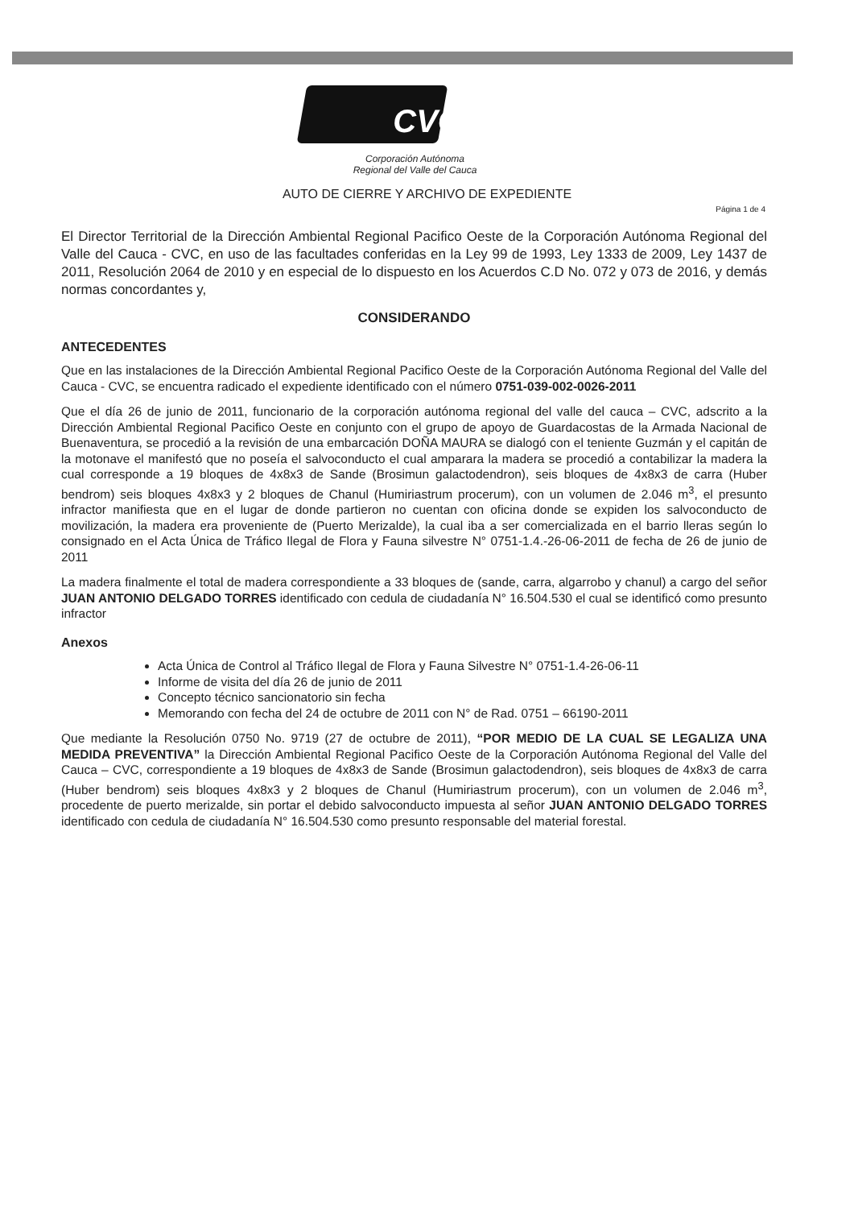CVC
Corporación Autónoma
Regional del Valle del Cauca
AUTO DE CIERRE Y ARCHIVO DE EXPEDIENTE
Página 1 de 4
El Director Territorial de la Dirección Ambiental Regional Pacifico Oeste de la Corporación Autónoma Regional del Valle del Cauca - CVC, en uso de las facultades conferidas en la Ley 99 de 1993, Ley 1333 de 2009, Ley 1437 de 2011, Resolución 2064 de 2010 y en especial de lo dispuesto en los Acuerdos C.D No. 072 y 073 de 2016, y demás normas concordantes y,
CONSIDERANDO
ANTECEDENTES
Que en las instalaciones de la Dirección Ambiental Regional Pacifico Oeste de la Corporación Autónoma Regional del Valle del Cauca - CVC, se encuentra radicado el expediente identificado con el número 0751-039-002-0026-2011
Que el día 26 de junio de 2011, funcionario de la corporación autónoma regional del valle del cauca – CVC, adscrito a la Dirección Ambiental Regional Pacifico Oeste en conjunto con el grupo de apoyo de Guardacostas de la Armada Nacional de Buenaventura, se procedió a la revisión de una embarcación DOÑA MAURA se dialogó con el teniente Guzmán y el capitán de la motonave el manifestó que no poseía el salvoconducto el cual amparara la madera se procedió a contabilizar la madera la cual corresponde a 19 bloques de 4x8x3 de Sande (Brosimun galactodendron), seis bloques de 4x8x3 de carra (Huber bendrom) seis bloques 4x8x3 y 2 bloques de Chanul (Humiriastrum procerum), con un volumen de 2.046 m<sup>3</sup>, el presunto infractor manifiesta que en el lugar de donde partieron no cuentan con oficina donde se expiden los salvoconducto de movilización, la madera era proveniente de (Puerto Merizalde), la cual iba a ser comercializada en el barrio lleras según lo consignado en el Acta Única de Tráfico Ilegal de Flora y Fauna silvestre N° 0751-1.4.-26-06-2011 de fecha de 26 de junio de 2011
La madera finalmente el total de madera correspondiente a 33 bloques de (sande, carra, algarrobo y chanul) a cargo del señor JUAN ANTONIO DELGADO TORRES identificado con cedula de ciudadanía N° 16.504.530 el cual se identificó como presunto infractor
Anexos
Acta Única de Control al Tráfico Ilegal de Flora y Fauna Silvestre N° 0751-1.4-26-06-11
Informe de visita del día 26 de junio de 2011
Concepto técnico sancionatorio sin fecha
Memorando con fecha del 24 de octubre de 2011 con N° de Rad. 0751 – 66190-2011
Que mediante la Resolución 0750 No. 9719 (27 de octubre de 2011), “POR MEDIO DE LA CUAL SE LEGALIZA UNA MEDIDA PREVENTIVA” la Dirección Ambiental Regional Pacifico Oeste de la Corporación Autónoma Regional del Valle del Cauca – CVC, correspondiente a 19 bloques de 4x8x3 de Sande (Brosimun galactodendron), seis bloques de 4x8x3 de carra (Huber bendrom) seis bloques 4x8x3 y 2 bloques de Chanul (Humiriastrum procerum), con un volumen de 2.046 m<sup>3</sup>, procedente de puerto merizalde, sin portar el debido salvoconducto impuesta al señor JUAN ANTONIO DELGADO TORRES identificado con cedula de ciudadanía N° 16.504.530 como presunto responsable del material forestal.